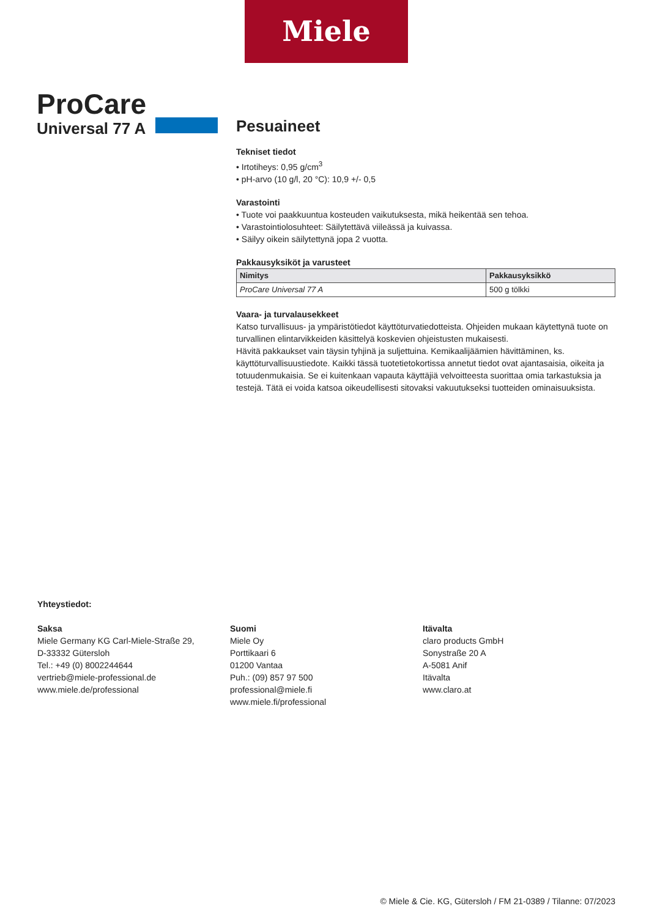Miele
ProCare
Universal 77 A
Pesuaineet
Tekniset tiedot
• Irtotiheys: 0,95 g/cm<sup>3</sup>
• pH-arvo (10 g/l, 20 °C): 10,9 +/- 0,5
Varastointi
• Tuote voi paakkuuntua kosteuden vaikutuksesta, mikä heikentää sen tehoa.
• Varastointiolosuhteet: Säilytettävä viileässä ja kuivassa.
• Säilyy oikein säilytettynä jopa 2 vuotta.
Pakkausyksiköt ja varusteet
| Nimitys | Pakkausyksikkö |
| --- | --- |
| ProCare Universal 77 A | 500 g tölkki |
Vaara- ja turvalausekkeet
Katso turvallisuus- ja ympäristötiedot käyttöturvatiedotteista. Ohjeiden mukaan käytettynä tuote on turvallinen elintarvikkeiden käsittelyä koskevien ohjeistusten mukaisesti.
Hävitä pakkaukset vain täysin tyhjinä ja suljettuina. Kemikaalijäämien hävittäminen, ks. käyttöturvallisuustiedote. Kaikki tässä tuotetietokortissa annetut tiedot ovat ajantasaisia, oikeita ja totuudenmukaisia. Se ei kuitenkaan vapauta käyttäjiä velvoitteesta suorittaa omia tarkastuksia ja testejä. Tätä ei voida katsoa oikeudellisesti sitovaksi vakuutukseksi tuotteiden ominaisuuksista.
Yhteystiedot:
Saksa
Miele Germany KG Carl-Miele-Straße 29,
D-33332 Gütersloh
Tel.: +49 (0) 8002244644
vertrieb@miele-professional.de
www.miele.de/professional
Suomi
Miele Oy
Porttikaari 6
01200 Vantaa
Puh.: (09) 857 97 500
professional@miele.fi
www.miele.fi/professional
Itävalta
claro products GmbH
Sonystraße 20 A
A-5081 Anif
Itävalta
www.claro.at
© Miele & Cie. KG, Gütersloh / FM 21-0389 / Tilanne: 07/2023